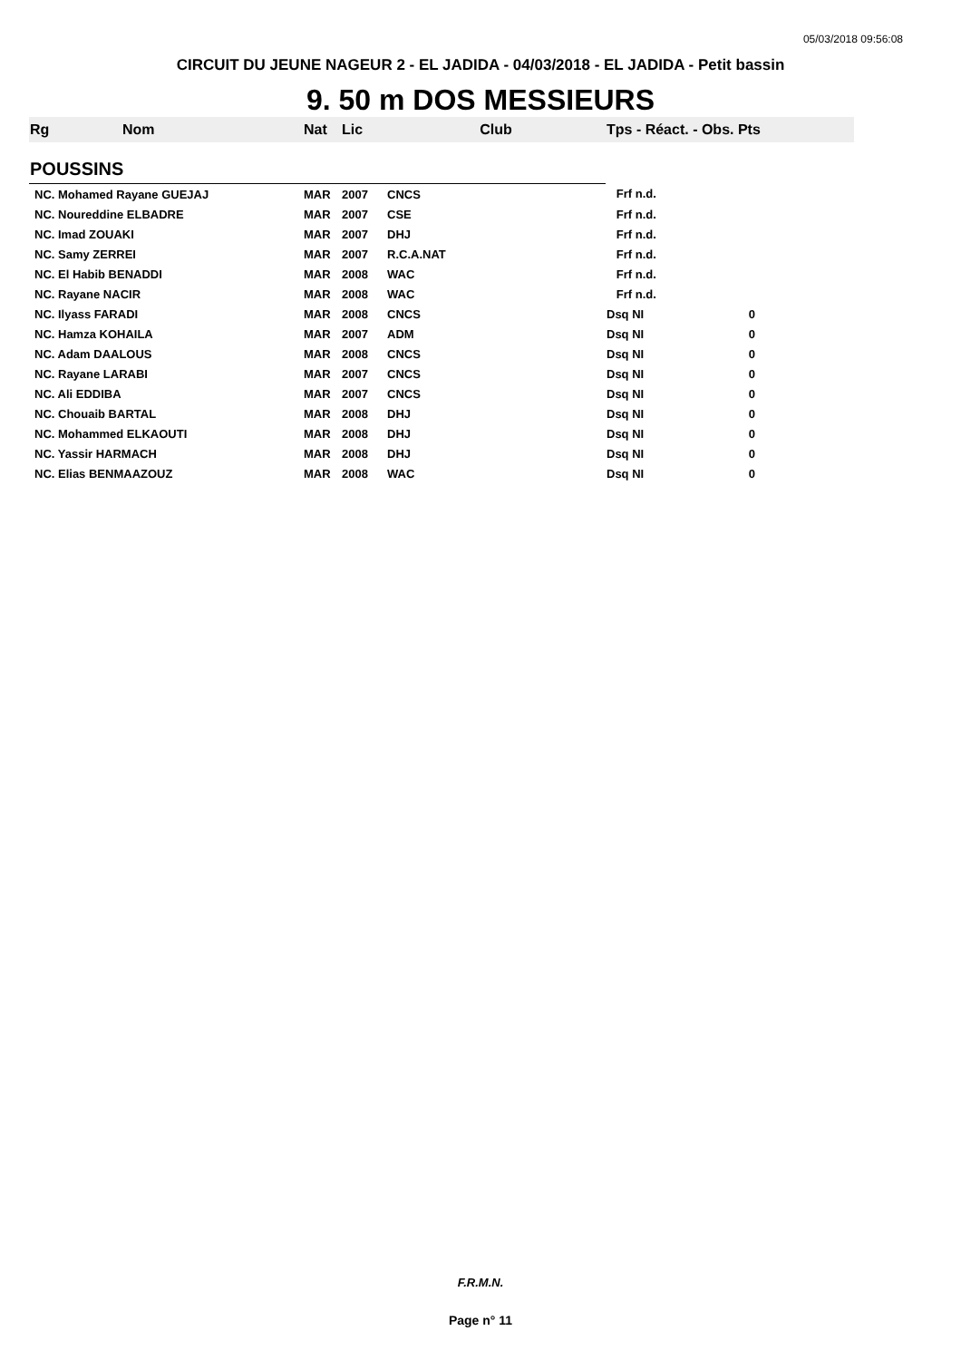05/03/2018 09:56:08
CIRCUIT DU JEUNE NAGEUR 2 - EL JADIDA - 04/03/2018 - EL JADIDA - Petit bassin
9. 50 m DOS MESSIEURS
| Rg | Nom | Nat | Lic | Club | Tps - Réact. - Obs. Pts |
| --- | --- | --- | --- | --- | --- |
| POUSSINS | | | | | |
| NC. Mohamed Rayane GUEJAJ | | MAR | 2007 | CNCS | Frf n.d. |
| NC. Noureddine ELBADRE | | MAR | 2007 | CSE | Frf n.d. |
| NC. Imad ZOUAKI | | MAR | 2007 | DHJ | Frf n.d. |
| NC. Samy ZERREI | | MAR | 2007 | R.C.A.NAT | Frf n.d. |
| NC. El Habib BENADDI | | MAR | 2008 | WAC | Frf n.d. |
| NC. Rayane NACIR | | MAR | 2008 | WAC | Frf n.d. |
| NC. Ilyass FARADI | | MAR | 2008 | CNCS | Dsq NI 0 |
| NC. Hamza KOHAILA | | MAR | 2007 | ADM | Dsq NI 0 |
| NC. Adam DAALOUS | | MAR | 2008 | CNCS | Dsq NI 0 |
| NC. Rayane LARABI | | MAR | 2007 | CNCS | Dsq NI 0 |
| NC. Ali EDDIBA | | MAR | 2007 | CNCS | Dsq NI 0 |
| NC. Chouaib BARTAL | | MAR | 2008 | DHJ | Dsq NI 0 |
| NC. Mohammed ELKAOUTI | | MAR | 2008 | DHJ | Dsq NI 0 |
| NC. Yassir HARMACH | | MAR | 2008 | DHJ | Dsq NI 0 |
| NC. Elias BENMAAZOUZ | | MAR | 2008 | WAC | Dsq NI 0 |
F.R.M.N.
Page n° 11